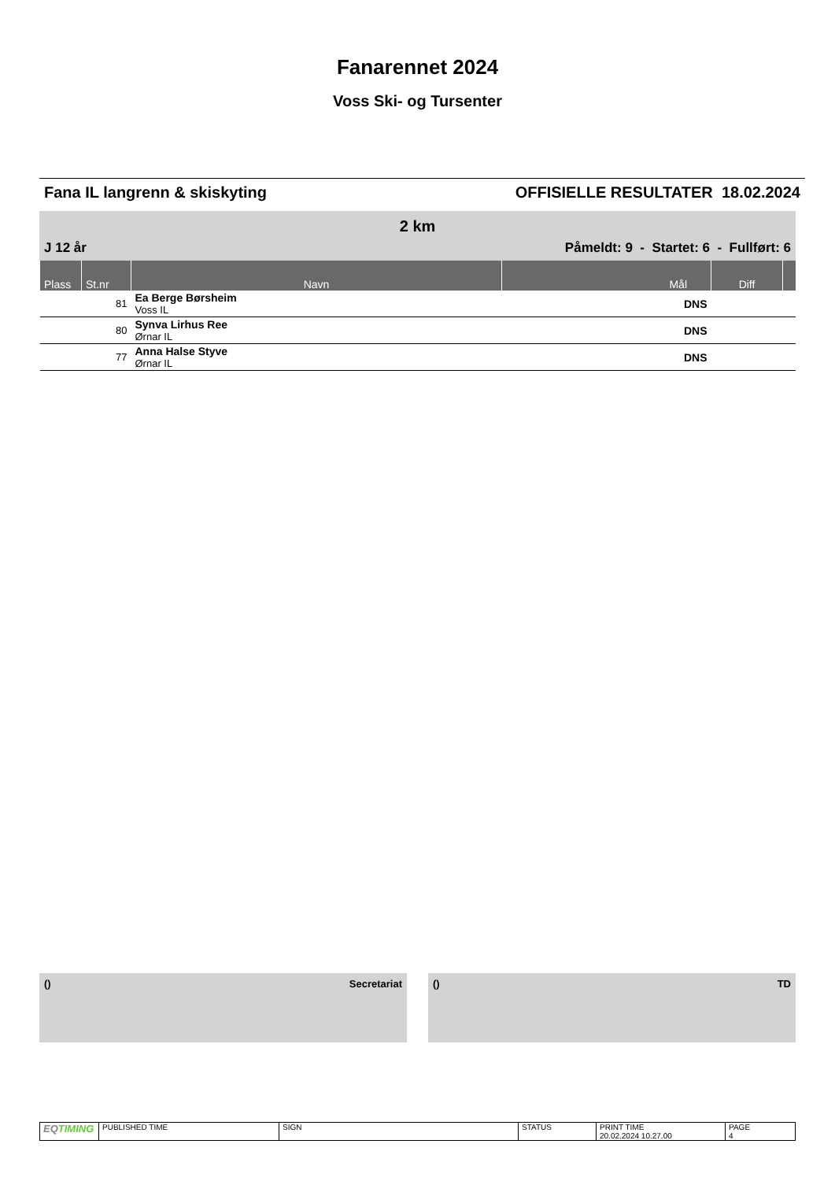Fanarennet 2024
Voss Ski- og Tursenter
Fana IL langrenn & skiskyting OFFISIELLE RESULTATER 18.02.2024
2 km
J 12 år Påmeldt: 9 - Startet: 6 - Fullført: 6
| Plass | St.nr | Navn | Mål | Diff | |
| --- | --- | --- | --- | --- | --- |
| | 81 | Ea Berge Børsheim Voss IL | DNS | | |
| | 80 | Synva Lirhus Ree Ørnar IL | DNS | | |
| | 77 | Anna Halse Styve Ørnar IL | DNS | | |
() Secretariat () TD
| EQ TIMING | PUBLISHED TIME | SIGN | STATUS | PRINT TIME 20.02.2024 10.27.00 | PAGE 4 |